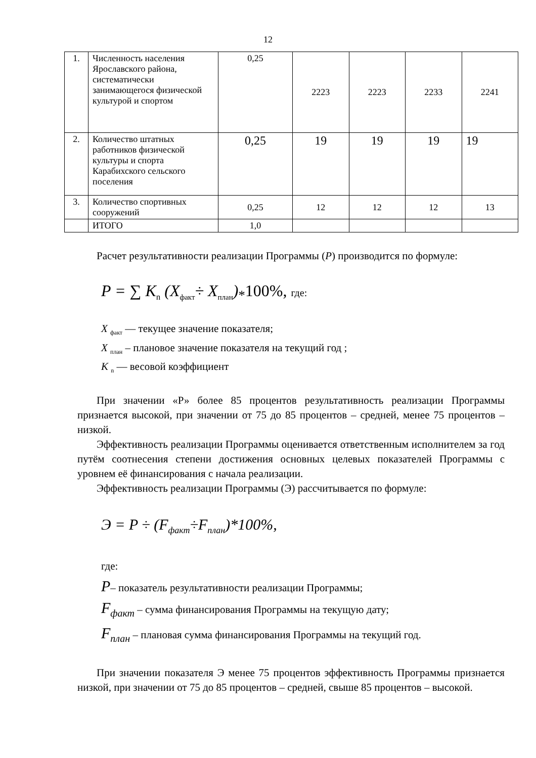12
| 1. | Численность населения Ярославского района, систематически занимающегося физической культурой и спортом | 0,25 | 2223 | 2223 | 2233 | 2241 |
| 2. | Количество штатных работников физической культуры и спорта Карабихского сельского поселения | 0,25 | 19 | 19 | 19 | 19 |
| 3. | Количество спортивных сооружений | 0,25 | 12 | 12 | 12 | 13 |
| | ИТОГО | 1,0 | | | | |
Расчет результативности реализации Программы (Р) производится по формуле:
P = ∑ K<sub>n</sub> (X<sub>факт</sub>÷ X<sub>план</sub>)<sub>*</sub>100%, где:
X <sub>факт</sub> — текущее значение показателя;
X <sub>план</sub> – плановое значение показателя на текущий год ;
K <sub>n</sub> — весовой коэффициент
При значении «Р» более 85 процентов результативность реализации Программы признается высокой, при значении от 75 до 85 процентов – средней, менее 75 процентов – низкой.
Эффективность реализации Программы оценивается ответственным исполнителем за год путём соотнесения степени достижения основных целевых показателей Программы с уровнем её финансирования с начала реализации.
Эффективность реализации Программы (Э) рассчитывается по формуле:
Э = P ÷ (F<sub>факт</sub>÷F<sub>план</sub>)*100%,
где:
P– показатель результативности реализации Программы;
F<sub>факт</sub> – сумма финансирования Программы на текущую дату;
F<sub>план</sub> – плановая сумма финансирования Программы на текущий год.
При значении показателя Э менее 75 процентов эффективность Программы признается низкой, при значении от 75 до 85 процентов – средней, свыше 85 процентов – высокой.